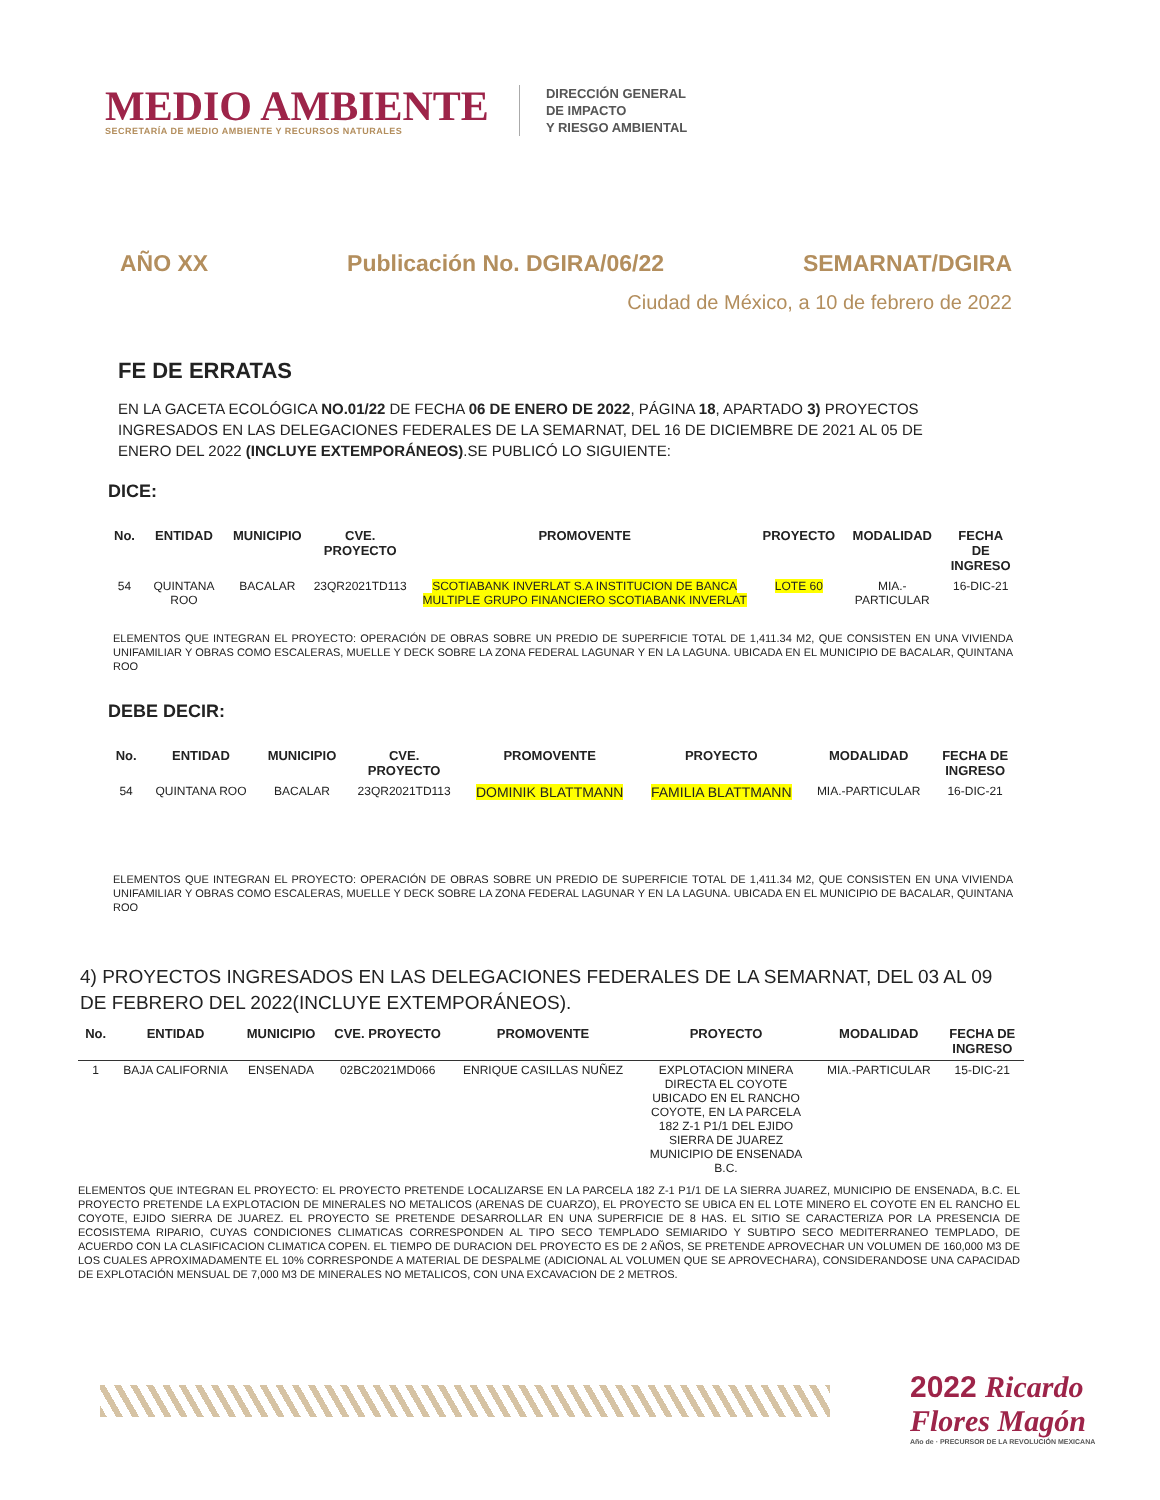MEDIO AMBIENTE
SECRETARÍA DE MEDIO AMBIENTE Y RECURSOS NATURALES
DIRECCIÓN GENERAL
DE IMPACTO
Y RIESGO AMBIENTAL
AÑO XX Publicación No. DGIRA/06/22 SEMARNAT/DGIRA
Ciudad de México, a 10 de febrero de 2022
FE DE ERRATAS
EN LA GACETA ECOLÓGICA NO.01/22 DE FECHA 06 DE ENERO DE 2022, PÁGINA 18, APARTADO 3) PROYECTOS INGRESADOS EN LAS DELEGACIONES FEDERALES DE LA SEMARNAT, DEL 16 DE DICIEMBRE DE 2021 AL 05 DE ENERO DEL 2022 (INCLUYE EXTEMPORÁNEOS).SE PUBLICÓ LO SIGUIENTE:
DICE:
| No. | ENTIDAD | MUNICIPIO | CVE. PROYECTO | PROMOVENTE | PROYECTO | MODALIDAD | FECHA DE INGRESO |
| --- | --- | --- | --- | --- | --- | --- | --- |
| 54 | QUINTANA ROO | BACALAR | 23QR2021TD113 | SCOTIABANK INVERLAT S.A INSTITUCION DE BANCA MULTIPLE GRUPO FINANCIERO SCOTIABANK INVERLAT | LOTE 60 | MIA.-PARTICULAR | 16-DIC-21 |
ELEMENTOS QUE INTEGRAN EL PROYECTO: OPERACIÓN DE OBRAS SOBRE UN PREDIO DE SUPERFICIE TOTAL DE 1,411.34 M2, QUE CONSISTEN EN UNA VIVIENDA UNIFAMILIAR Y OBRAS COMO ESCALERAS, MUELLE Y DECK SOBRE LA ZONA FEDERAL LAGUNAR Y EN LA LAGUNA. UBICADA EN EL MUNICIPIO DE BACALAR, QUINTANA ROO
DEBE DECIR:
| No. | ENTIDAD | MUNICIPIO | CVE. PROYECTO | PROMOVENTE | PROYECTO | MODALIDAD | FECHA DE INGRESO |
| --- | --- | --- | --- | --- | --- | --- | --- |
| 54 | QUINTANA ROO | BACALAR | 23QR2021TD113 | DOMINIK BLATTMANN | FAMILIA BLATTMANN | MIA.-PARTICULAR | 16-DIC-21 |
ELEMENTOS QUE INTEGRAN EL PROYECTO: OPERACIÓN DE OBRAS SOBRE UN PREDIO DE SUPERFICIE TOTAL DE 1,411.34 M2, QUE CONSISTEN EN UNA VIVIENDA UNIFAMILIAR Y OBRAS COMO ESCALERAS, MUELLE Y DECK SOBRE LA ZONA FEDERAL LAGUNAR Y EN LA LAGUNA. UBICADA EN EL MUNICIPIO DE BACALAR, QUINTANA ROO
4) PROYECTOS INGRESADOS EN LAS DELEGACIONES FEDERALES DE LA SEMARNAT, DEL 03 AL 09 DE FEBRERO DEL 2022(INCLUYE EXTEMPORÁNEOS).
| No. | ENTIDAD | MUNICIPIO | CVE. PROYECTO | PROMOVENTE | PROYECTO | MODALIDAD | FECHA DE INGRESO |
| --- | --- | --- | --- | --- | --- | --- | --- |
| 1 | BAJA CALIFORNIA | ENSENADA | 02BC2021MD066 | ENRIQUE CASILLAS NUÑEZ | EXPLOTACION MINERA DIRECTA EL COYOTE UBICADO EN EL RANCHO COYOTE, EN LA PARCELA 182 Z-1 P1/1 DEL EJIDO SIERRA DE JUAREZ MUNICIPIO DE ENSENADA B.C. | MIA.-PARTICULAR | 15-DIC-21 |
ELEMENTOS QUE INTEGRAN EL PROYECTO: EL PROYECTO PRETENDE LOCALIZARSE EN LA PARCELA 182 Z-1 P1/1 DE LA SIERRA JUAREZ, MUNICIPIO DE ENSENADA, B.C. EL PROYECTO PRETENDE LA EXPLOTACION DE MINERALES NO METALICOS (ARENAS DE CUARZO), EL PROYECTO SE UBICA EN EL LOTE MINERO EL COYOTE EN EL RANCHO EL COYOTE, EJIDO SIERRA DE JUAREZ. EL PROYECTO SE PRETENDE DESARROLLAR EN UNA SUPERFICIE DE 8 HAS. EL SITIO SE CARACTERIZA POR LA PRESENCIA DE ECOSISTEMA RIPARIO, CUYAS CONDICIONES CLIMATICAS CORRESPONDEN AL TIPO SECO TEMPLADO SEMIARIDO Y SUBTIPO SECO MEDITERRANEO TEMPLADO, DE ACUERDO CON LA CLASIFICACION CLIMATICA COPEN. EL TIEMPO DE DURACION DEL PROYECTO ES DE 2 AÑOS, SE PRETENDE APROVECHAR UN VOLUMEN DE 160,000 M3 DE LOS CUALES APROXIMADAMENTE EL 10% CORRESPONDE A MATERIAL DE DESPALME (ADICIONAL AL VOLUMEN QUE SE APROVECHARA), CONSIDERANDOSE UNA CAPACIDAD DE EXPLOTACIÓN MENSUAL DE 7,000 M3 DE MINERALES NO METALICOS, CON UNA EXCAVACION DE 2 METROS.
2022 Ricardo Flores Magón
Año de · PRECURSOR DE LA REVOLUCIÓN MEXICANA